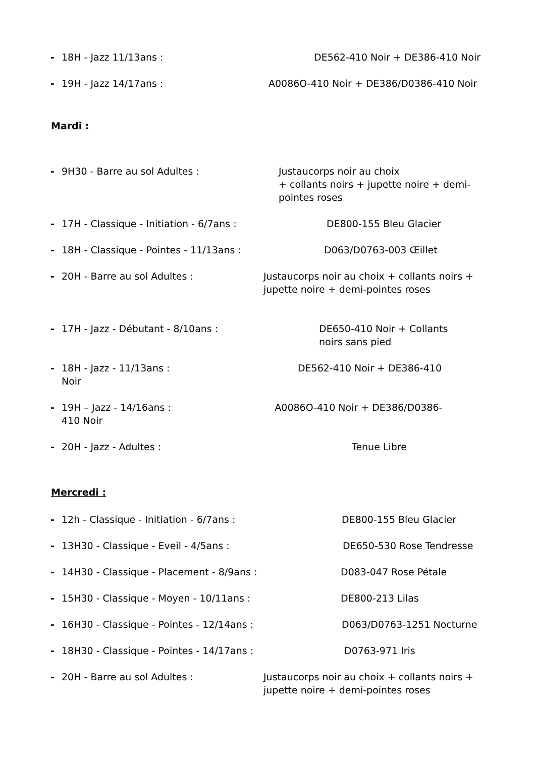- 18H - Jazz 11/13ans : DE562-410 Noir + DE386-410 Noir
- 19H - Jazz 14/17ans : A0086O-410 Noir + DE386/D0386-410 Noir
Mardi :
- 9H30 - Barre au sol Adultes : Justaucorps noir au choix
+ collants noirs + jupette noire + demi-
pointes roses
- 17H - Classique - Initiation - 6/7ans : DE800-155 Bleu Glacier
- 18H - Classique - Pointes - 11/13ans : D063/D0763-003 Œillet
- 20H - Barre au sol Adultes : Justaucorps noir au choix + collants noirs +
jupette noire + demi-pointes roses
- 17H - Jazz - Débutant - 8/10ans : DE650-410 Noir + Collants
noirs sans pied
- 18H - Jazz - 11/13ans : DE562-410 Noir + DE386-410
Noir
- 19H – Jazz - 14/16ans : A0086O-410 Noir + DE386/D0386-
410 Noir
- 20H - Jazz - Adultes : Tenue Libre
Mercredi :
- 12h - Classique - Initiation - 6/7ans : DE800-155 Bleu Glacier
- 13H30 - Classique - Eveil - 4/5ans : DE650-530 Rose Tendresse
- 14H30 - Classique - Placement - 8/9ans : D083-047 Rose Pétale
- 15H30 - Classique - Moyen - 10/11ans : DE800-213 Lilas
- 16H30 - Classique - Pointes - 12/14ans : D063/D0763-1251 Nocturne
- 18H30 - Classique - Pointes - 14/17ans : D0763-971 Iris
- 20H - Barre au sol Adultes : Justaucorps noir au choix + collants noirs +
jupette noire + demi-pointes roses